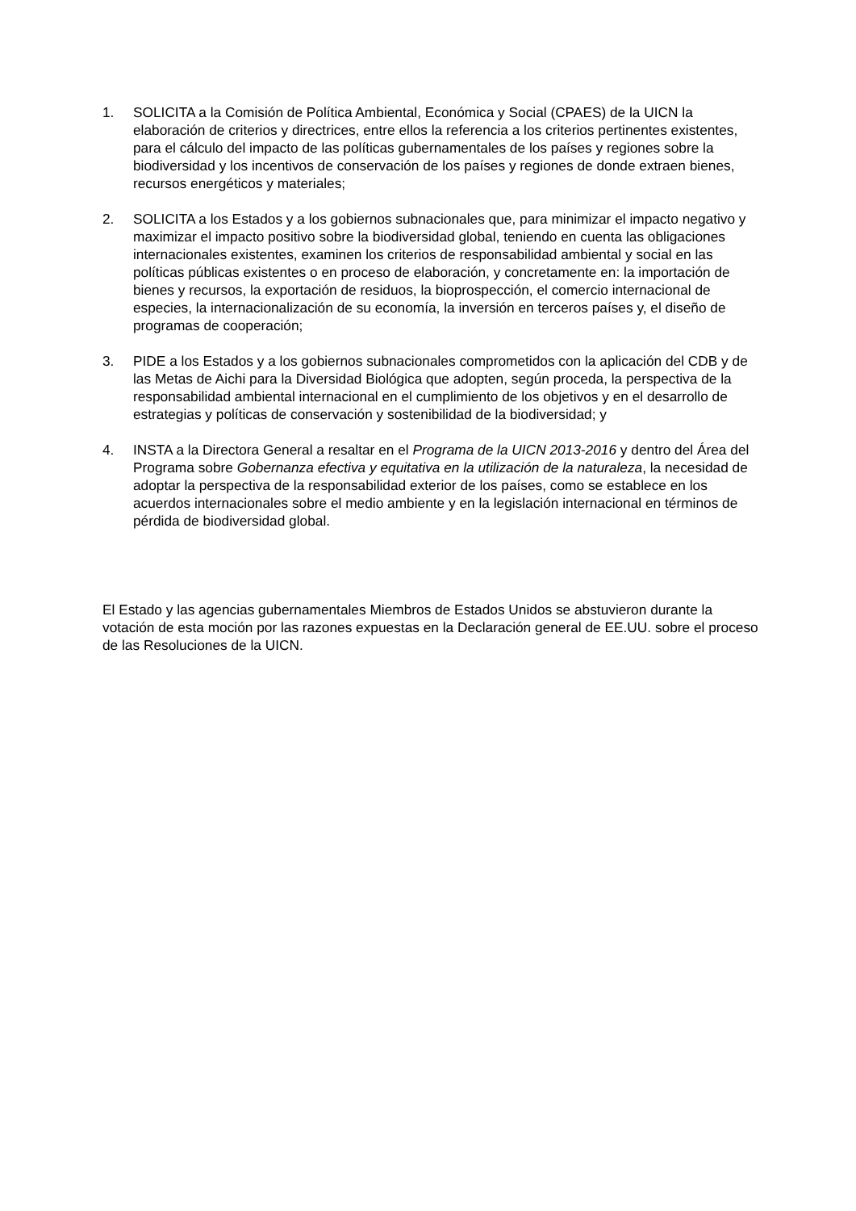1. SOLICITA a la Comisión de Política Ambiental, Económica y Social (CPAES) de la UICN la elaboración de criterios y directrices, entre ellos la referencia a los criterios pertinentes existentes, para el cálculo del impacto de las políticas gubernamentales de los países y regiones sobre la biodiversidad y los incentivos de conservación de los países y regiones de donde extraen bienes, recursos energéticos y materiales;
2. SOLICITA a los Estados y a los gobiernos subnacionales que, para minimizar el impacto negativo y maximizar el impacto positivo sobre la biodiversidad global, teniendo en cuenta las obligaciones internacionales existentes, examinen los criterios de responsabilidad ambiental y social en las políticas públicas existentes o en proceso de elaboración, y concretamente en: la importación de bienes y recursos, la exportación de residuos, la bioprospección, el comercio internacional de especies, la internacionalización de su economía, la inversión en terceros países y, el diseño de programas de cooperación;
3. PIDE a los Estados y a los gobiernos subnacionales comprometidos con la aplicación del CDB y de las Metas de Aichi para la Diversidad Biológica que adopten, según proceda, la perspectiva de la responsabilidad ambiental internacional en el cumplimiento de los objetivos y en el desarrollo de estrategias y políticas de conservación y sostenibilidad de la biodiversidad; y
4. INSTA a la Directora General a resaltar en el Programa de la UICN 2013-2016 y dentro del Área del Programa sobre Gobernanza efectiva y equitativa en la utilización de la naturaleza, la necesidad de adoptar la perspectiva de la responsabilidad exterior de los países, como se establece en los acuerdos internacionales sobre el medio ambiente y en la legislación internacional en términos de pérdida de biodiversidad global.
El Estado y las agencias gubernamentales Miembros de Estados Unidos se abstuvieron durante la votación de esta moción por las razones expuestas en la Declaración general de EE.UU. sobre el proceso de las Resoluciones de la UICN.